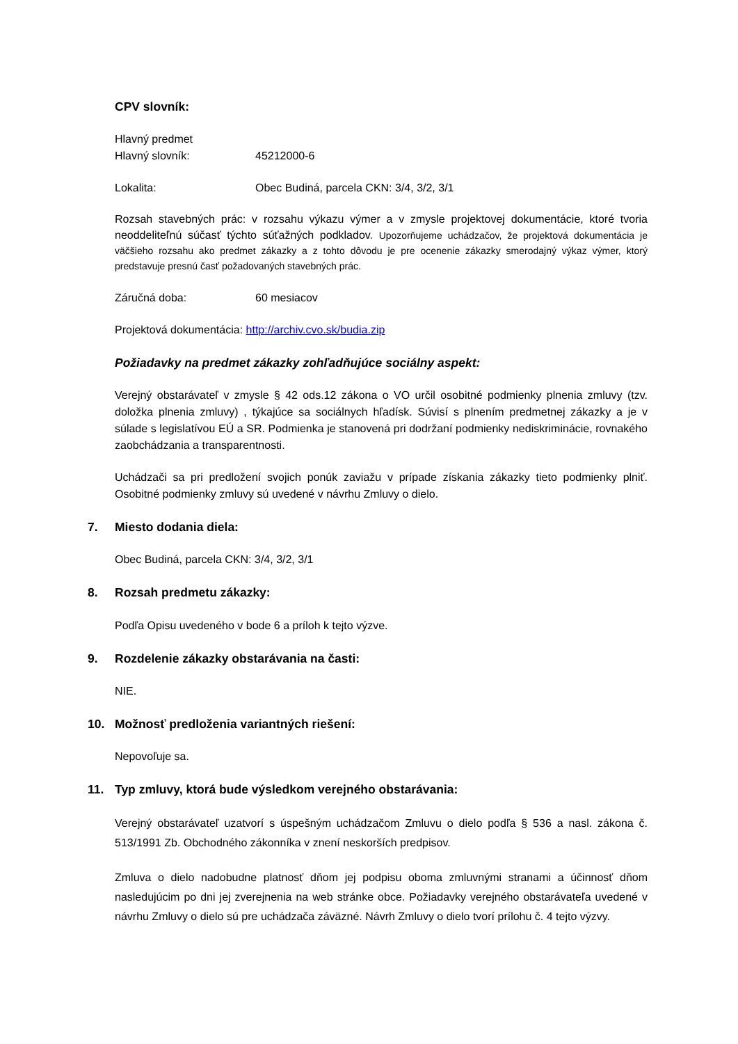CPV slovník:
Hlavný predmet
Hlavný slovník: 45212000-6
Lokalita: Obec Budiná, parcela CKN: 3/4, 3/2, 3/1
Rozsah stavebných prác: v rozsahu výkazu výmer a v zmysle projektovej dokumentácie, ktoré tvoria neoddeliteľnú súčasť týchto súťažných podkladov. Upozorňujeme uchádzačov, že projektová dokumentácia je väčšieho rozsahu ako predmet zákazky a z tohto dôvodu je pre ocenenie zákazky smerodajný výkaz výmer, ktorý predstavuje presnú časť požadovaných stavebných prác.
Záručná doba: 60 mesiacov
Projektová dokumentácia: http://archiv.cvo.sk/budia.zip
Požiadavky na predmet zákazky zohľadňujúce sociálny aspekt:
Verejný obstarávateľ v zmysle § 42 ods.12 zákona o VO určil osobitné podmienky plnenia zmluvy (tzv. doložka plnenia zmluvy) , týkajúce sa sociálnych hľadísk. Súvisí s plnením predmetnej zákazky a je v súlade s legislatívou EÚ a SR. Podmienka je stanovená pri dodržaní podmienky nediskriminácie, rovnakého zaobchádzania a transparentnosti.
Uchádzači sa pri predložení svojich ponúk zaviažu v prípade získania zákazky tieto podmienky plniť. Osobitné podmienky zmluvy sú uvedené v návrhu Zmluvy o dielo.
7. Miesto dodania diela:
Obec Budiná, parcela CKN: 3/4, 3/2, 3/1
8. Rozsah predmetu zákazky:
Podľa Opisu uvedeného v bode 6 a príloh k tejto výzve.
9. Rozdelenie zákazky obstarávania na časti:
NIE.
10. Možnosť predloženia variantných riešení:
Nepovoľuje sa.
11. Typ zmluvy, ktorá bude výsledkom verejného obstarávania:
Verejný obstarávateľ uzatvorí s úspešným uchádzačom Zmluvu o dielo podľa § 536 a nasl. zákona č. 513/1991 Zb. Obchodného zákonníka v znení neskorších predpisov.
Zmluva o dielo nadobudne platnosť dňom jej podpisu oboma zmluvnými stranami a účinnosť dňom nasledujúcim po dni jej zverejnenia na web stránke obce. Požiadavky verejného obstarávateľa uvedené v návrhu Zmluvy o dielo sú pre uchádzača záväzné. Návrh Zmluvy o dielo tvorí prílohu č. 4 tejto výzvy.